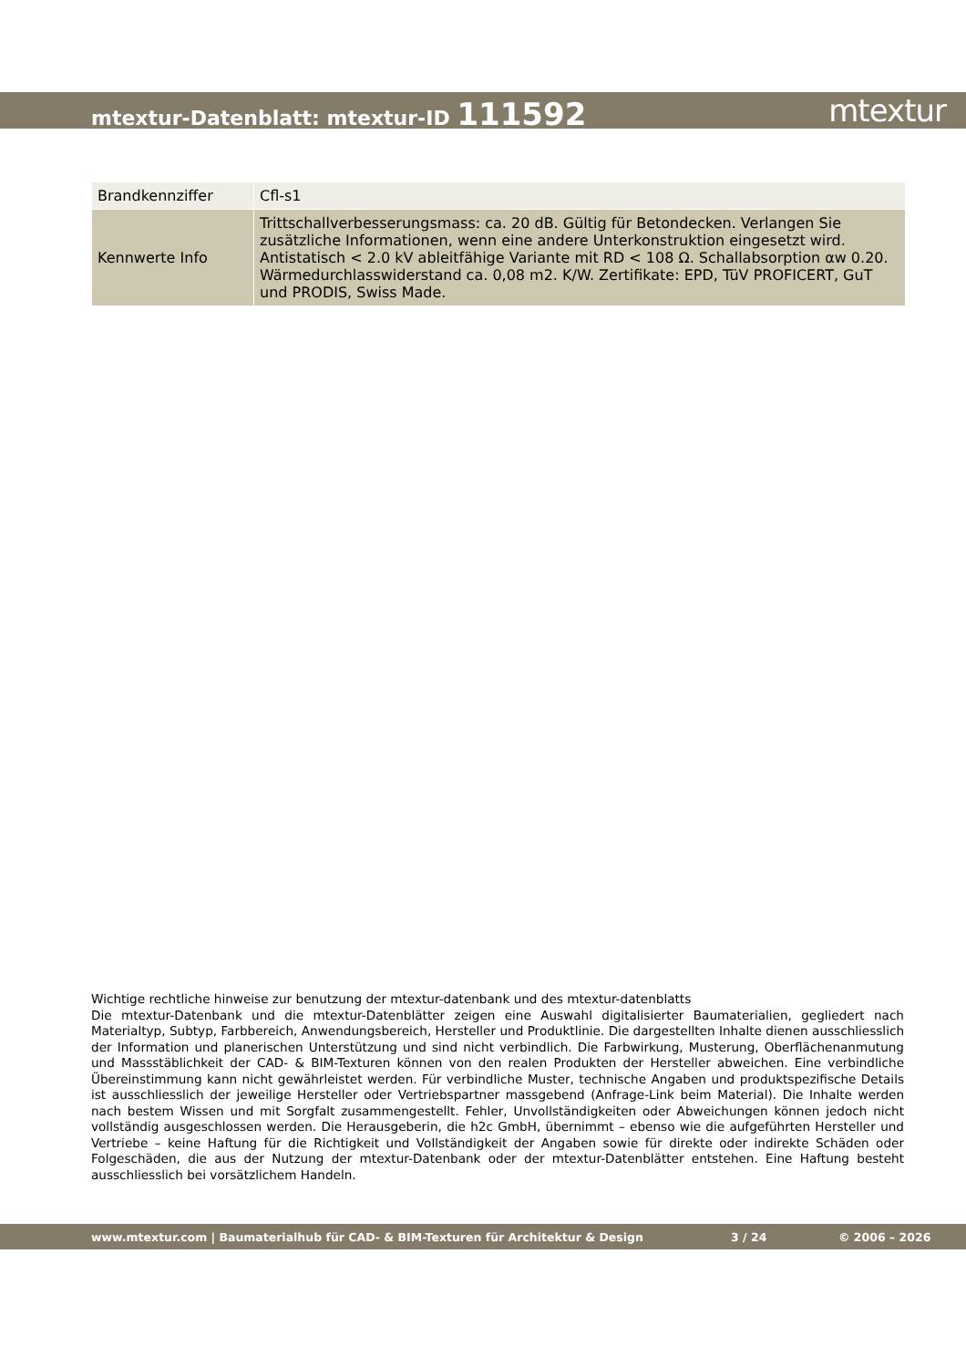mtextur-Datenblatt: mtextur-ID 111592
mtextur
| Brandkennziffer | Cfl-s1 |
| Kennwerte Info | Trittschallverbesserungsmass: ca. 20 dB. Gültig für Betondecken. Verlangen Sie zusätzliche Informationen, wenn eine andere Unterkonstruktion eingesetzt wird. Antistatisch < 2.0 kV ableitfähige Variante mit RD < 108 Ω. Schallabsorption αw 0.20. Wärmedurchlasswiderstand ca. 0,08 m2. K/W. Zertifikate: EPD, TüV PROFICERT, GuT und PRODIS, Swiss Made. |
Wichtige rechtliche hinweise zur benutzung der mtextur-datenbank und des mtextur-datenblatts
Die mtextur-Datenbank und die mtextur-Datenblätter zeigen eine Auswahl digitalisierter Baumaterialien, gegliedert nach Materialtyp, Subtyp, Farbbereich, Anwendungsbereich, Hersteller und Produktlinie. Die dargestellten Inhalte dienen ausschliesslich der Information und planerischen Unterstützung und sind nicht verbindlich. Die Farbwirkung, Musterung, Oberflächenanmutung und Massstäblichkeit der CAD- & BIM-Texturen können von den realen Produkten der Hersteller abweichen. Eine verbindliche Übereinstimmung kann nicht gewährleistet werden. Für verbindliche Muster, technische Angaben und produktspezifische Details ist ausschliesslich der jeweilige Hersteller oder Vertriebspartner massgebend (Anfrage-Link beim Material). Die Inhalte werden nach bestem Wissen und mit Sorgfalt zusammengestellt. Fehler, Unvollständigkeiten oder Abweichungen können jedoch nicht vollständig ausgeschlossen werden. Die Herausgeberin, die h2c GmbH, übernimmt – ebenso wie die aufgeführten Hersteller und Vertriebe – keine Haftung für die Richtigkeit und Vollständigkeit der Angaben sowie für direkte oder indirekte Schäden oder Folgeschäden, die aus der Nutzung der mtextur-Datenbank oder der mtextur-Datenblätter entstehen. Eine Haftung besteht ausschliesslich bei vorsätzlichem Handeln.
www.mtextur.com | Baumaterialhub für CAD- & BIM-Texturen für Architektur & Design 3 / 24 © 2006 – 2026